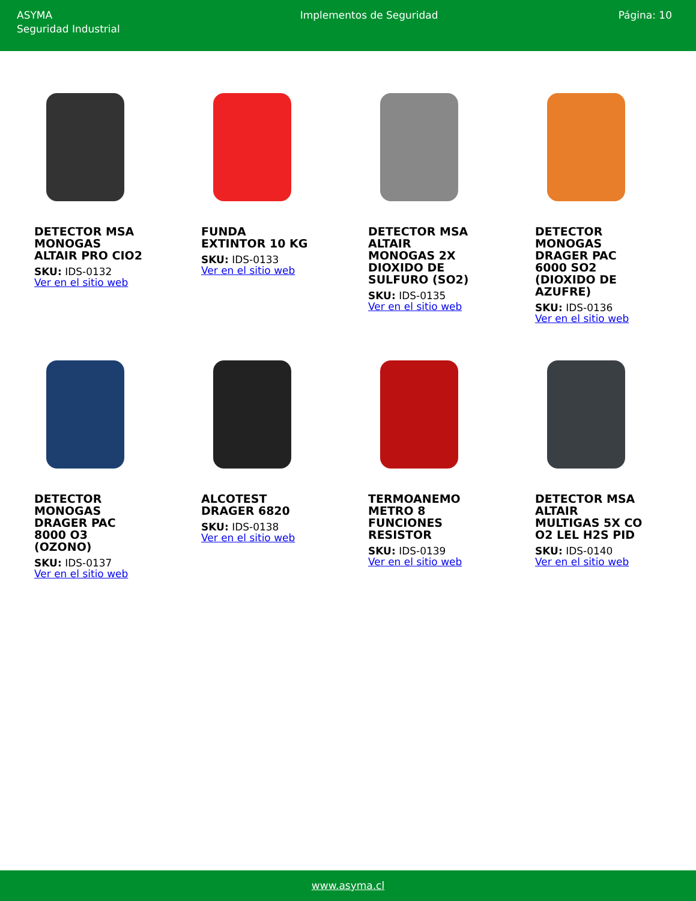ASYMA
Seguridad Industrial
Implementos de Seguridad Página: 10
DETECTOR MSA MONOGAS ALTAIR PRO CIO2
SKU: IDS-0132
Ver en el sitio web
FUNDA EXTINTOR 10 KG
SKU: IDS-0133
Ver en el sitio web
DETECTOR MSA ALTAIR MONOGAS 2X DIOXIDO DE SULFURO (SO2)
SKU: IDS-0135
Ver en el sitio web
DETECTOR MONOGAS DRAGER PAC 6000 SO2 (DIOXIDO DE AZUFRE)
SKU: IDS-0136
Ver en el sitio web
DETECTOR MONOGAS DRAGER PAC 8000 O3 (OZONO)
SKU: IDS-0137
Ver en el sitio web
ALCOTEST DRAGER 6820
SKU: IDS-0138
Ver en el sitio web
TERMOANEMO METRO 8 FUNCIONES RESISTOR
SKU: IDS-0139
Ver en el sitio web
DETECTOR MSA ALTAIR MULTIGAS 5X CO O2 LEL H2S PID
SKU: IDS-0140
Ver en el sitio web
www.asyma.cl